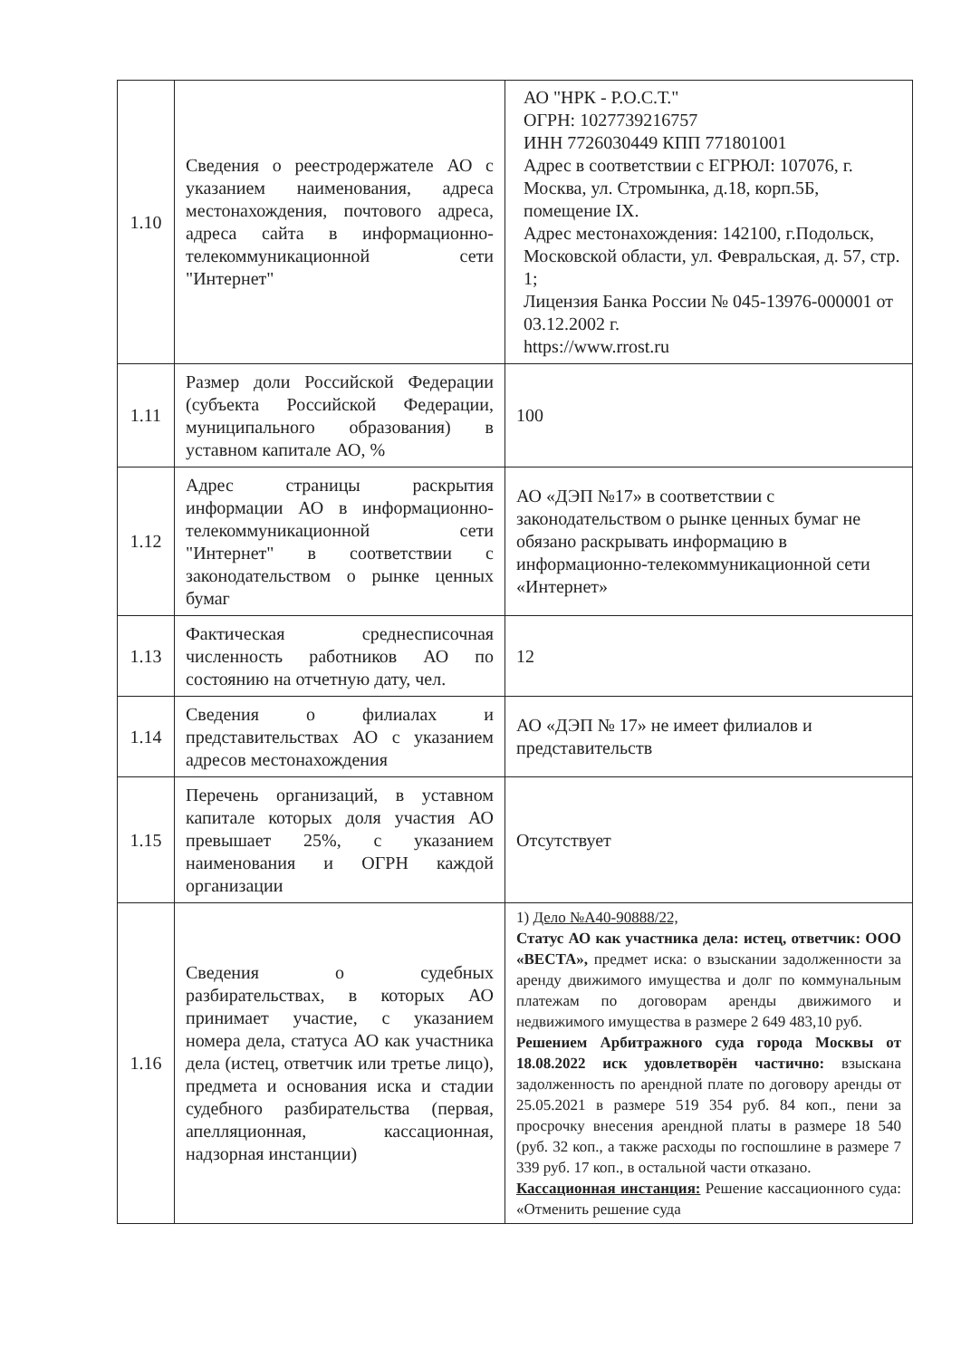| 1.10 | Сведения о реестродержателе АО с указанием наименования, адреса местонахождения, почтового адреса, адреса сайта в информационно-телекоммуникационной сети "Интернет" | АО "НРК - Р.О.С.Т." ОГРН: 1027739216757 ИНН 7726030449 КПП 771801001 Адрес в соответствии с ЕГРЮЛ: 107076, г. Москва, ул. Стромынка, д.18, корп.5Б, помещение IX. Адрес местонахождения: 142100, г.Подольск, Московской области, ул. Февральская, д. 57, стр. 1; Лицензия Банка России № 045-13976-000001 от 03.12.2002 г. https://www.rrost.ru |
| 1.11 | Размер доли Российской Федерации (субъекта Российской Федерации, муниципального образования) в уставном капитале АО, % | 100 |
| 1.12 | Адрес страницы раскрытия информации АО в информационно-телекоммуникационной сети "Интернет" в соответствии с законодательством о рынке ценных бумаг | АО «ДЭП №17» в соответствии с законодательством о рынке ценных бумаг не обязано раскрывать информацию в информационно-телекоммуникационной сети «Интернет» |
| 1.13 | Фактическая среднесписочная численность работников АО по состоянию на отчетную дату, чел. | 12 |
| 1.14 | Сведения о филиалах и представительствах АО с указанием адресов местонахождения | АО «ДЭП № 17» не имеет филиалов и представительств |
| 1.15 | Перечень организаций, в уставном капитале которых доля участия АО превышает 25%, с указанием наименования и ОГРН каждой организации | Отсутствует |
| 1.16 | Сведения о судебных разбирательствах, в которых АО принимает участие, с указанием номера дела, статуса АО как участника дела (истец, ответчик или третье лицо), предмета и основания иска и стадии судебного разбирательства (первая, апелляционная, кассационная, надзорная инстанции) | 1) Дело №А40-90888/22, Статус АО как участника дела: истец, ответчик: ООО «ВЕСТА», предмет иска: о взыскании задолженности за аренду движимого имущества и долг по коммунальным платежам по договорам аренды движимого и недвижимого имущества в размере 2 649 483,10 руб. Решением Арбитражного суда города Москвы от 18.08.2022 иск удовлетворён частично: взыскана задолженность по арендной плате по договору аренды от 25.05.2021 в размере 519 354 руб. 84 коп., пени за просрочку внесения арендной платы в размере 18 540 (руб. 32 коп., а также расходы по госпошлине в размере 7 339 руб. 17 коп., в остальной части отказано. Кассационная инстанция: Решение кассационного суда: «Отменить решение суда |